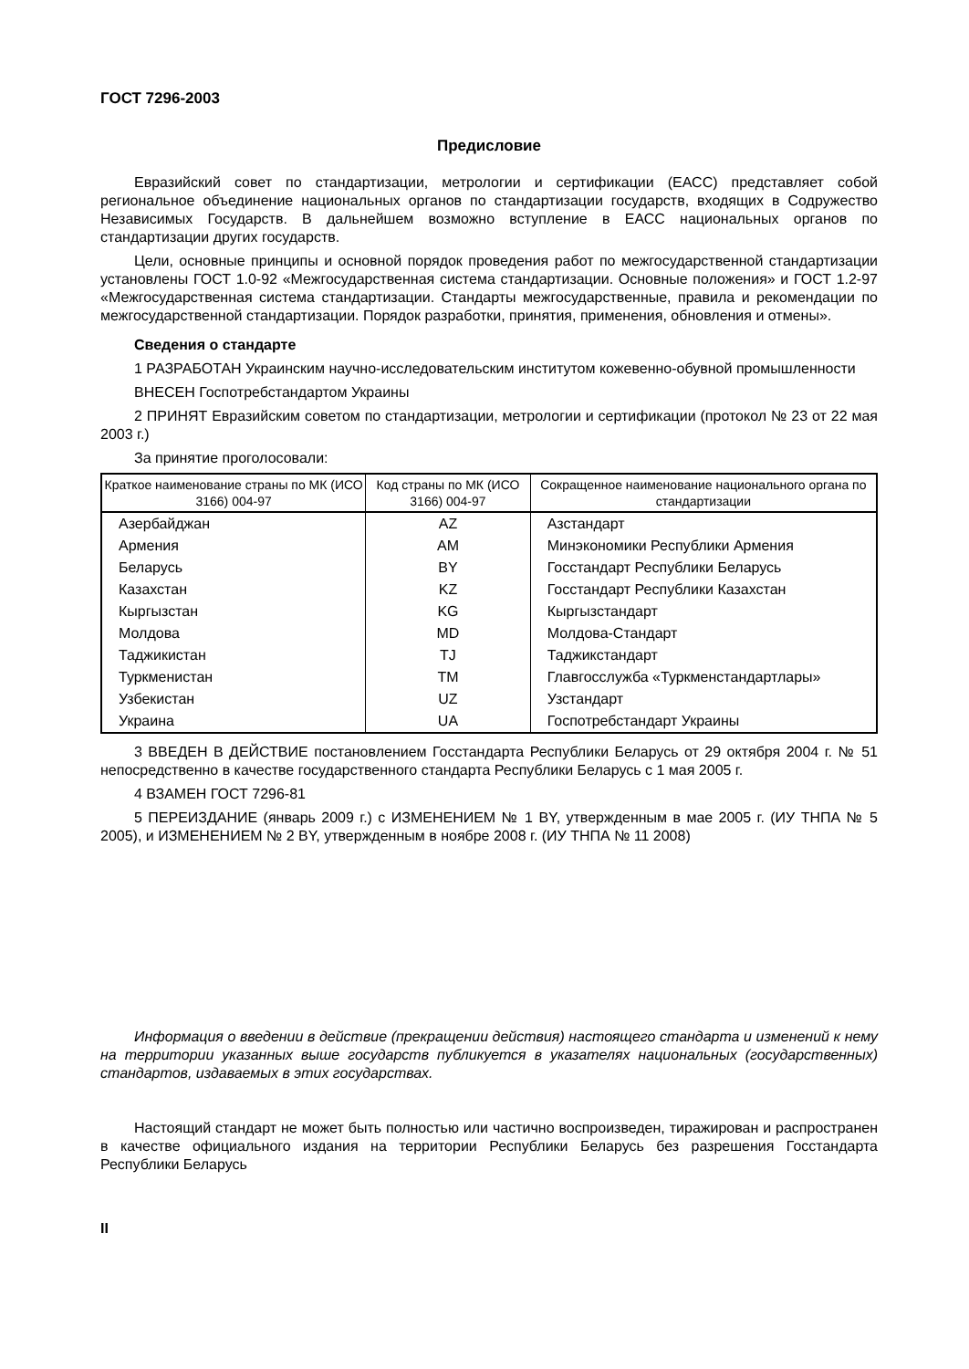ГОСТ 7296-2003
Предисловие
Евразийский совет по стандартизации, метрологии и сертификации (ЕАСС) представляет собой региональное объединение национальных органов по стандартизации государств, входящих в Содружество Независимых Государств. В дальнейшем возможно вступление в ЕАСС национальных органов по стандартизации других государств.
Цели, основные принципы и основной порядок проведения работ по межгосударственной стандартизации установлены ГОСТ 1.0-92 «Межгосударственная система стандартизации. Основные положения» и ГОСТ 1.2-97 «Межгосударственная система стандартизации. Стандарты межгосударственные, правила и рекомендации по межгосударственной стандартизации. Порядок разработки, принятия, применения, обновления и отмены».
Сведения о стандарте
1 РАЗРАБОТАН Украинским научно-исследовательским институтом кожевенно-обувной промышленности
ВНЕСЕН Госпотребстандартом Украины
2 ПРИНЯТ Евразийским советом по стандартизации, метрологии и сертификации (протокол № 23 от 22 мая 2003 г.)
За принятие проголосовали:
| Краткое наименование страны по МК (ИСО 3166) 004-97 | Код страны по МК (ИСО 3166) 004-97 | Сокращенное наименование национального органа по стандартизации |
| --- | --- | --- |
| Азербайджан | AZ | Азстандарт |
| Армения | AM | Минэкономики Республики Армения |
| Беларусь | BY | Госстандарт Республики Беларусь |
| Казахстан | KZ | Госстандарт Республики Казахстан |
| Кыргызстан | KG | Кыргызстандарт |
| Молдова | MD | Молдова-Стандарт |
| Таджикистан | TJ | Таджикстандарт |
| Туркменистан | TM | Главгосслужба «Туркменстандартлары» |
| Узбекистан | UZ | Узстандарт |
| Украина | UA | Госпотребстандарт Украины |
3 ВВЕДЕН В ДЕЙСТВИЕ постановлением Госстандарта Республики Беларусь от 29 октября 2004 г. № 51 непосредственно в качестве государственного стандарта Республики Беларусь с 1 мая 2005 г.
4 ВЗАМЕН ГОСТ 7296-81
5 ПЕРЕИЗДАНИЕ (январь 2009 г.) с ИЗМЕНЕНИЕМ № 1 BY, утвержденным в мае 2005 г. (ИУ ТНПА № 5 2005), и ИЗМЕНЕНИЕМ № 2 BY, утвержденным в ноябре 2008 г. (ИУ ТНПА № 11 2008)
Информация о введении в действие (прекращении действия) настоящего стандарта и изменений к нему на территории указанных выше государств публикуется в указателях национальных (государственных) стандартов, издаваемых в этих государствах.
Настоящий стандарт не может быть полностью или частично воспроизведен, тиражирован и распространен в качестве официального издания на территории Республики Беларусь без разрешения Госстандарта Республики Беларусь
II